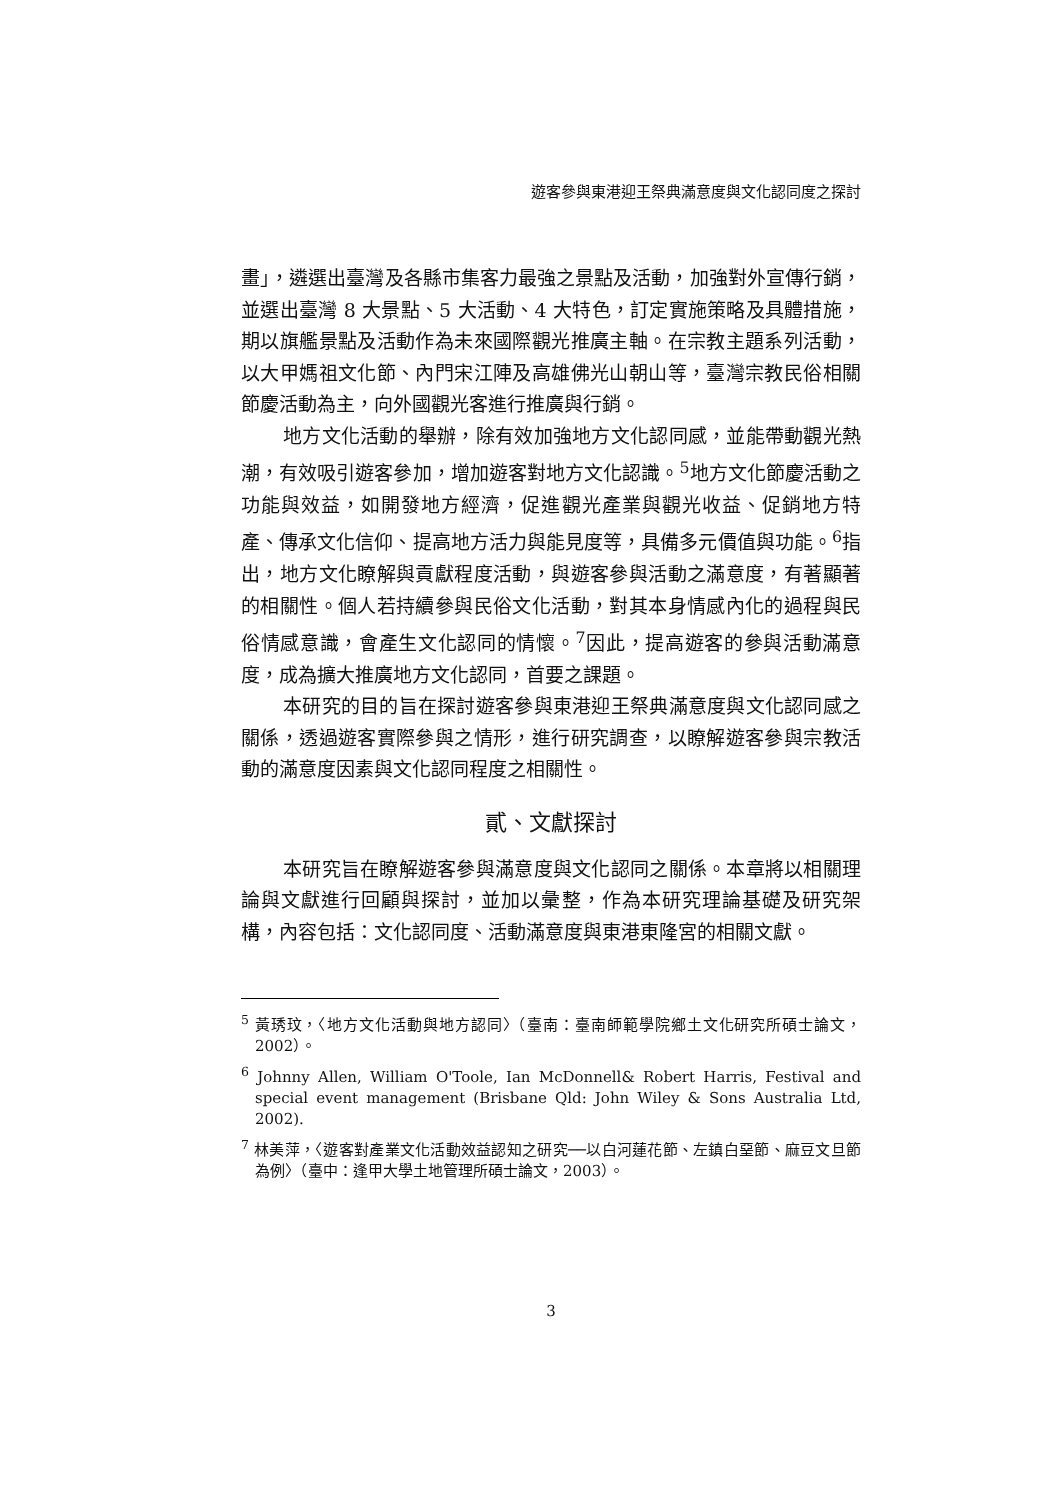遊客參與東港迎王祭典滿意度與文化認同度之探討
畫」，遴選出臺灣及各縣市集客力最強之景點及活動，加強對外宣傳行銷，並選出臺灣 8 大景點、5 大活動、4 大特色，訂定實施策略及具體措施，期以旗艦景點及活動作為未來國際觀光推廣主軸。在宗教主題系列活動，以大甲媽祖文化節、內門宋江陣及高雄佛光山朝山等，臺灣宗教民俗相關節慶活動為主，向外國觀光客進行推廣與行銷。
地方文化活動的舉辦，除有效加強地方文化認同感，並能帶動觀光熱潮，有效吸引遊客參加，增加遊客對地方文化認識。<sup>5</sup>地方文化節慶活動之功能與效益，如開發地方經濟，促進觀光產業與觀光收益、促銷地方特產、傳承文化信仰、提高地方活力與能見度等，具備多元價值與功能。<sup>6</sup>指出，地方文化瞭解與貢獻程度活動，與遊客參與活動之滿意度，有著顯著的相關性。個人若持續參與民俗文化活動，對其本身情感內化的過程與民俗情感意識，會產生文化認同的情懷。<sup>7</sup>因此，提高遊客的參與活動滿意度，成為擴大推廣地方文化認同，首要之課題。
本研究的目的旨在探討遊客參與東港迎王祭典滿意度與文化認同感之關係，透過遊客實際參與之情形，進行研究調查，以瞭解遊客參與宗教活動的滿意度因素與文化認同程度之相關性。
貳、文獻探討
本研究旨在瞭解遊客參與滿意度與文化認同之關係。本章將以相關理論與文獻進行回顧與探討，並加以彙整，作為本研究理論基礎及研究架構，內容包括：文化認同度、活動滿意度與東港東隆宮的相關文獻。
<sup>5</sup> 黃琇玟，〈地方文化活動與地方認同〉（臺南：臺南師範學院鄉土文化研究所碩士論文，2002）。
<sup>6</sup> Johnny Allen, William O'Toole, Ian McDonnell& Robert Harris, Festival and special event management (Brisbane Qld: John Wiley & Sons Australia Ltd, 2002).
<sup>7</sup> 林美萍，〈遊客對產業文化活動效益認知之研究──以白河蓮花節、左鎮白堊節、麻豆文旦節為例〉（臺中：逢甲大學土地管理所碩士論文，2003）。
3